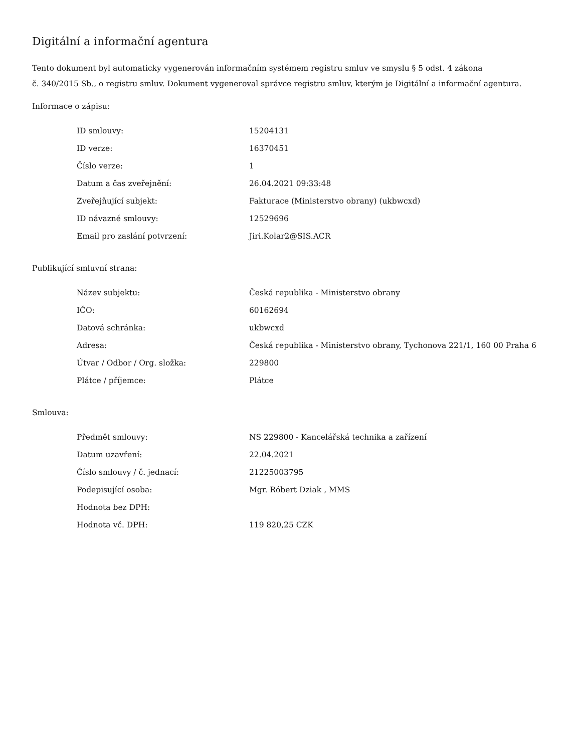Digitální a informační agentura
Tento dokument byl automaticky vygenerován informačním systémem registru smluv ve smyslu § 5 odst. 4 zákona
č. 340/2015 Sb., o registru smluv. Dokument vygeneroval správce registru smluv, kterým je Digitální a informační agentura.
Informace o zápisu:
| ID smlouvy: | 15204131 |
| ID verze: | 16370451 |
| Číslo verze: | 1 |
| Datum a čas zveřejnění: | 26.04.2021 09:33:48 |
| Zveřejňující subjekt: | Fakturace (Ministerstvo obrany) (ukbwcxd) |
| ID návazné smlouvy: | 12529696 |
| Email pro zaslání potvrzení: | Jiri.Kolar2@SIS.ACR |
Publikující smluvní strana:
| Název subjektu: | Česká republika - Ministerstvo obrany |
| IČO: | 60162694 |
| Datová schránka: | ukbwcxd |
| Adresa: | Česká republika - Ministerstvo obrany, Tychonova 221/1, 160 00 Praha 6 |
| Útvar / Odbor / Org. složka: | 229800 |
| Plátce / příjemce: | Plátce |
Smlouva:
| Předmět smlouvy: | NS 229800 - Kancelářská technika a zařízení |
| Datum uzavření: | 22.04.2021 |
| Číslo smlouvy / č. jednací: | 21225003795 |
| Podepisující osoba: | Mgr. Róbert Dziak , MMS |
| Hodnota bez DPH: | |
| Hodnota vč. DPH: | 119 820,25 CZK |